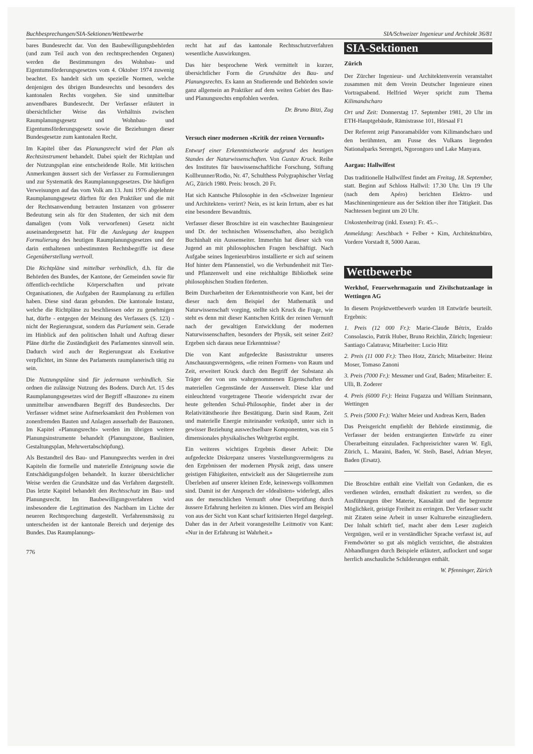Buchbesprechungen/SIA-Sektionen/Wettbewerbe SIA/Schweizer Ingenieur und Architekt 36/81
bares Bundesrecht dar. Von den Baubewilligungsbehörden (und zum Teil auch von den rechtsprechenden Organen) werden die Bestimmungen des Wohnbau- und Eigentumsförderungsgesetzes vom 4. Oktober 1974 zuwenig beachtet. Es handelt sich um spezielle Normen, welche denjenigen des übrigen Bundesrechts und besonders des kantonalen Rechts vorgehen. Sie sind unmittelbar anwendbares Bundesrecht. Der Verfasser erläutert in übersichtlicher Weise das Verhältnis zwischen Raumplanungsgesetz und Wohnbau- und Eigentumsförderungsgesetz sowie die Beziehungen dieser Bundesgesetze zum kantonalen Recht.
Im Kapitel über das Planungsrecht wird der Plan als Rechtsinstrument behandelt. Dabei spielt der Richtplan und der Nutzungsplan eine entscheidende Rolle. Mit kritischen Anmerkungen äussert sich der Verfasser zu Formulierungen und zur Systematik des Raumplanungsgesetzes. Die häufigen Verweisungen auf das vom Volk am 13. Juni 1976 abgelehnte Raumplanungsgesetz dürften für den Praktiker und die mit der Rechtsanwendung betrauten Instanzen von grösserer Bedeutung sein als für den Studenten, der sich mit dem damaligen (vom Volk verworfenen) Gesetz nicht auseinandergesetzt hat. Für die Auslegung der knappen Formulierung des heutigen Raumplanungsgesetzes und der darin enthaltenen unbestimmten Rechtsbegriffe ist diese Gegenüberstellung wertvoll.
Die Richtpläne sind mittelbar verbindlich, d.h. für die Behörden des Bundes, der Kantone, der Gemeinden sowie für öffentlich-rechtliche Körperschaften und private Organisationen, die Aufgaben der Raumplanung zu erfüllen haben. Diese sind daran gebunden. Die kantonale Instanz, welche die Richtpläne zu beschliessen oder zu genehmigen hat, dürfte - entgegen der Meinung des Verfassers (S. 123) - nicht der Regierungsrat, sondern das Parlament sein. Gerade im Hinblick auf den politischen Inhalt und Auftrag dieser Pläne dürfte die Zuständigkeit des Parlamentes sinnvoll sein. Dadurch wird auch der Regierungsrat als Exekutive verpflichtet, im Sinne des Parlaments raumplanerisch tätig zu sein.
Die Nutzungspläne sind für jedermann verbindlich. Sie ordnen die zulässige Nutzung des Bodens. Durch Art. 15 des Raumplanungsgesetzes wird der Begriff «Bauzone» zu einem unmittelbar anwendbaren Begriff des Bundesrechts. Der Verfasser widmet seine Aufmerksamkeit den Problemen von zonenfremden Bauten und Anlagen ausserhalb der Bauzonen. Im Kapitel «Planungsrecht» werden im übrigen weitere Planungsinstrumente behandelt (Planungszone, Baulinien, Gestaltungsplan, Mehrwertabschöpfung).
Als Bestandteil des Bau- und Planungsrechts werden in drei Kapiteln die formelle und materielle Enteignung sowie die Entschädigungsfolgen behandelt. In kurzer übersichtlicher Weise werden die Grundsätze und das Verfahren dargestellt. Das letzte Kapitel behandelt den Rechtsschutz im Bau- und Planungsrecht. Im Baubewilligungsverfahren wird insbesondere die Legitimation des Nachbarn im Lichte der neueren Rechtsprechung dargestellt. Verfahrensmässig zu unterscheiden ist der kantonale Bereich und derjenige des Bundes. Das Raumplanungs-
776
recht hat auf das kantonale Rechtsschutzverfahren wesentliche Auswirkungen.
Das hier besprochene Werk vermittelt in kurzer, übersichtlicher Form die Grundsätze des Bau- und Planungsrechts. Es kann an Studierende und Behörden sowie ganz allgemein an Praktiker auf dem weiten Gebiet des Bau- und Planungsrechts empfohlen werden.
Dr. Bruno Bitzi, Zug
Versuch einer modernen «Kritik der reinen Vernunft»
Entwurf einer Erkenntnistheorie aufgrund des heutigen Standes der Naturwissenschaften. Von Gustav Kruck. Reihe des Institutes für bauwissenschaftliche Forschung, Stiftung Kollbrunner/Rodio, Nr. 47, Schulthess Polygraphischer Verlag AG, Zürich 1980. Preis: brosch. 20 Fr.
Hat sich Kantsche Philosophie in den «Schweizer Ingenieur und Architekten» verirrt? Nein, es ist kein Irrtum, aber es hat eine besondere Bewandtnis.
Verfasser dieser Broschüre ist ein waschechter Bauingenieur und Dr. der technischen Wissenschaften, also bezüglich Buchinhalt ein Aussenseiter. Immerhin hat dieser sich von Jugend an mit philosophischen Fragen beschäftigt. Nach Aufgabe seines Ingenieurbüros installierte er sich auf seinem Hof hinter dem Pfannenstiel, wo die Verbundenheit mit Tier- und Pflanzenwelt und eine reichhaltige Bibliothek seine philosophischen Studien förderten.
Beim Durcharbeiten der Erkenntnistheorie von Kant, bei der dieser nach dem Beispiel der Mathematik und Naturwissenschaft vorging, stellte sich Kruck die Frage, wie steht es denn mit dieser Kantschen Kritik der reinen Vernunft nach der gewaltigen Entwicklung der modernen Naturwissenschaften, besonders der Physik, seit seiner Zeit? Ergeben sich daraus neue Erkenntnisse?
Die von Kant aufgedeckte Basisstruktur unseres Anschauungsvermögens, «die reinen Formen» von Raum und Zeit, erweitert Kruck durch den Begriff der Substanz als Träger der von uns wahrgenommenen Eigenschaften der materiellen Gegenstände der Aussenwelt. Diese klar und einleuchtend vorgetragene Theorie widerspricht zwar der heute geltenden Schul-Philosophie, findet aber in der Relativitätstheorie ihre Bestätigung. Darin sind Raum, Zeit und materielle Energie miteinander verknüpft, unter sich in gewisser Beziehung auswechselbare Komponenten, was ein 5 dimensionales physikalisches Weltgerüst ergibt.
Ein weiteres wichtiges Ergebnis dieser Arbeit: Die aufgedeckte Diskrepanz unseres Vorstellungsvermögens zu den Ergebnissen der modernen Physik zeigt, dass unsere geistigen Fähigkeiten, entwickelt aus der Säugetierreihe zum Überleben auf unserer kleinen Erde, keineswegs vollkommen sind. Damit ist der Anspruch der «Idealisten» widerlegt, alles aus der menschlichen Vernunft ohne Überprüfung durch äussere Erfahrung herleiten zu können. Dies wird am Beispiel von aus der Sicht von Kant scharf kritisierten Hegel dargelegt. Daher das in der Arbeit vorangestellte Leitmotiv von Kant: «Nur in der Erfahrung ist Wahrheit.»
SIA-Sektionen
Zürich
Der Zürcher Ingenieur- und Architektenverein veranstaltet zusammen mit dem Verein Deutscher Ingenieure einen Vortragsabend. Helfried Weyer spricht zum Thema Kilimandscharo
Ort und Zeit: Donnerstag 17. September 1981, 20 Uhr im ETH-Hauptgebäude, Rämistrasse 101, Hörsaal F1
Der Referent zeigt Panoramabilder vom Kilimandscharo und den berühmten, am Fusse des Vulkans liegenden Nationalparks Serengeti, Ngorongoro und Lake Manyara.
Aargau: Hallwilfest
Das traditionelle Hallwilfest findet am Freitag, 18. September, statt. Beginn auf Schloss Hallwil: 17.30 Uhr. Um 19 Uhr (nach dem Apéro) berichten Elektro- und Maschineningenieure aus der Sektion über ihre Tätigkeit. Das Nachtessen beginnt um 20 Uhr.
Unkostenbeitrag (inkl. Essen): Fr. 45.–.
Anmeldung: Aeschbach + Felber + Kim, Architekturbüro, Vordere Vorstadt 8, 5000 Aarau.
Wettbewerbe
Werkhof, Feuerwehrmagazin und Zivilschutzanlage in Wettingen AG
In diesem Projektwettbewerb wurden 18 Entwürfe beurteilt. Ergebnis:
1. Preis (12 000 Fr.): Marie-Claude Bétrix, Eraldo Consolascio, Patrik Huber, Bruno Reichlin, Zürich; Ingenieur: Santiago Calatrava; Mitarbeiter: Lucio Hitz
2. Preis (11 000 Fr.): Theo Hotz, Zürich; Mitarbeiter: Heinz Moser, Tomaso Zanoni
3. Preis (7000 Fr.): Messmer und Graf, Baden; Mitarbeiter: E. Ulli, B. Zoderer
4. Preis (6000 Fr.): Heinz Fugazza und William Steinmann, Wettingen
5. Preis (5000 Fr.): Walter Meier und Andreas Kern, Baden
Das Preisgericht empfiehlt der Behörde einstimmig, die Verfasser der beiden erstrangierten Entwürfe zu einer Überarbeitung einzuladen. Fachpreisrichter waren W. Egli, Zürich, L. Maraini, Baden, W. Steib, Basel, Adrian Meyer, Baden (Ersatz).
Die Broschüre enthält eine Vielfalt von Gedanken, die es verdienen würden, ernsthaft diskutiert zu werden, so die Ausführungen über Materie, Kausalität und die begrenzte Möglichkeit, geistige Freiheit zu erringen. Der Verfasser sucht mit Zitaten seine Arbeit in unser Kulturerbe einzugliedern. Der Inhalt schürft tief, macht aber dem Leser zugleich Vergnügen, weil er in verständlicher Sprache verfasst ist, auf Fremdwörter so gut als möglich verzichtet, die abstrakten Abhandlungen durch Beispiele erläutert, auflockert und sogar herrlich anschauliche Schilderungen enthält.
W. Pfenninger, Zürich